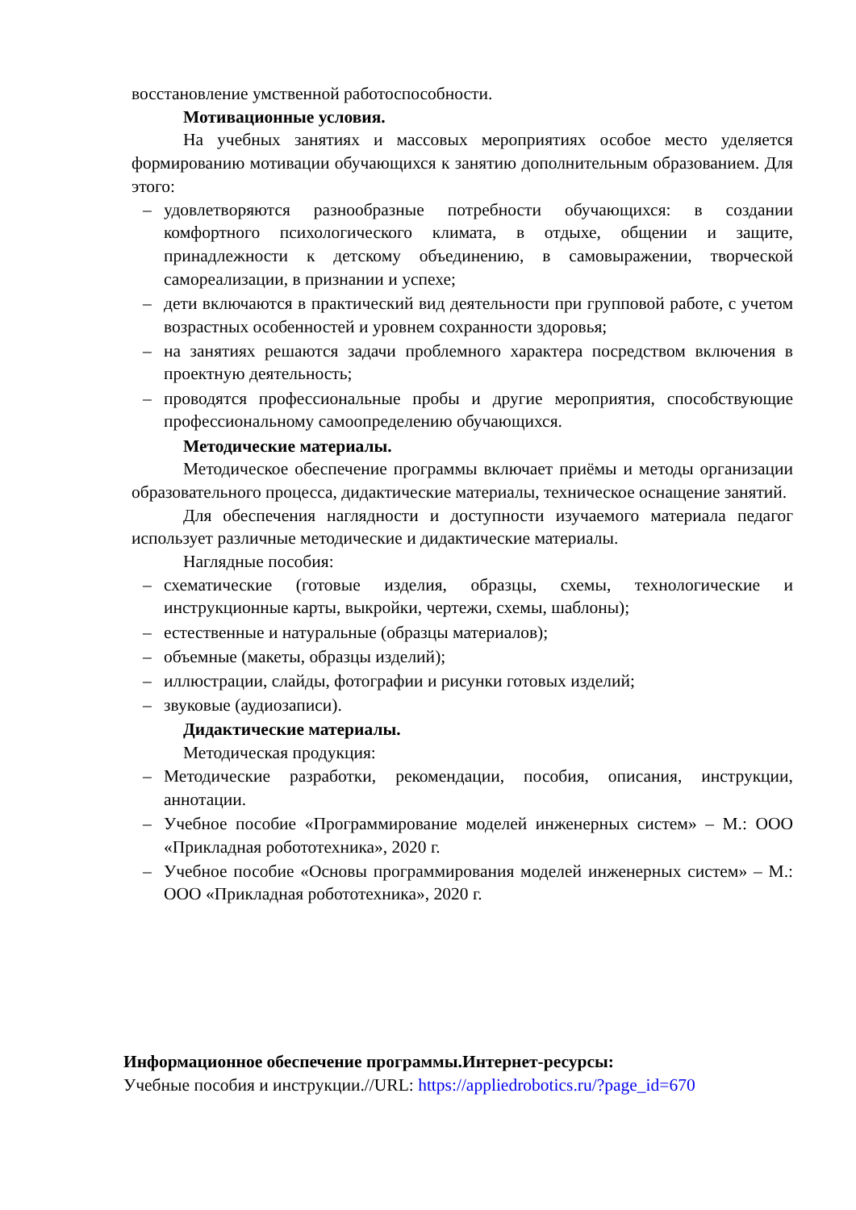восстановление умственной работоспособности.
Мотивационные условия.
На учебных занятиях и массовых мероприятиях особое место уделяется формированию мотивации обучающихся к занятию дополнительным образованием. Для этого:
– удовлетворяются разнообразные потребности обучающихся: в создании комфортного психологического климата, в отдыхе, общении и защите, принадлежности к детскому объединению, в самовыражении, творческой самореализации, в признании и успехе;
– дети включаются в практический вид деятельности при групповой работе, с учетом возрастных особенностей и уровнем сохранности здоровья;
– на занятиях решаются задачи проблемного характера посредством включения в проектную деятельность;
– проводятся профессиональные пробы и другие мероприятия, способствующие профессиональному самоопределению обучающихся.
Методические материалы.
Методическое обеспечение программы включает приёмы и методы организации образовательного процесса, дидактические материалы, техническое оснащение занятий.
Для обеспечения наглядности и доступности изучаемого материала педагог использует различные методические и дидактические материалы.
Наглядные пособия:
– схематические (готовые изделия, образцы, схемы, технологические и инструкционные карты, выкройки, чертежи, схемы, шаблоны);
– естественные и натуральные (образцы материалов);
– объемные (макеты, образцы изделий);
– иллюстрации, слайды, фотографии и рисунки готовых изделий;
– звуковые (аудиозаписи).
Дидактические материалы.
Методическая продукция:
– Методические разработки, рекомендации, пособия, описания, инструкции, аннотации.
– Учебное пособие «Программирование моделей инженерных систем» – М.: ООО «Прикладная робототехника», 2020 г.
– Учебное пособие «Основы программирования моделей инженерных систем» – М.: ООО «Прикладная робототехника», 2020 г.
Информационное обеспечение программы.Интернет-ресурсы:
Учебные пособия и инструкции.//URL: https://appliedrobotics.ru/?page_id=670